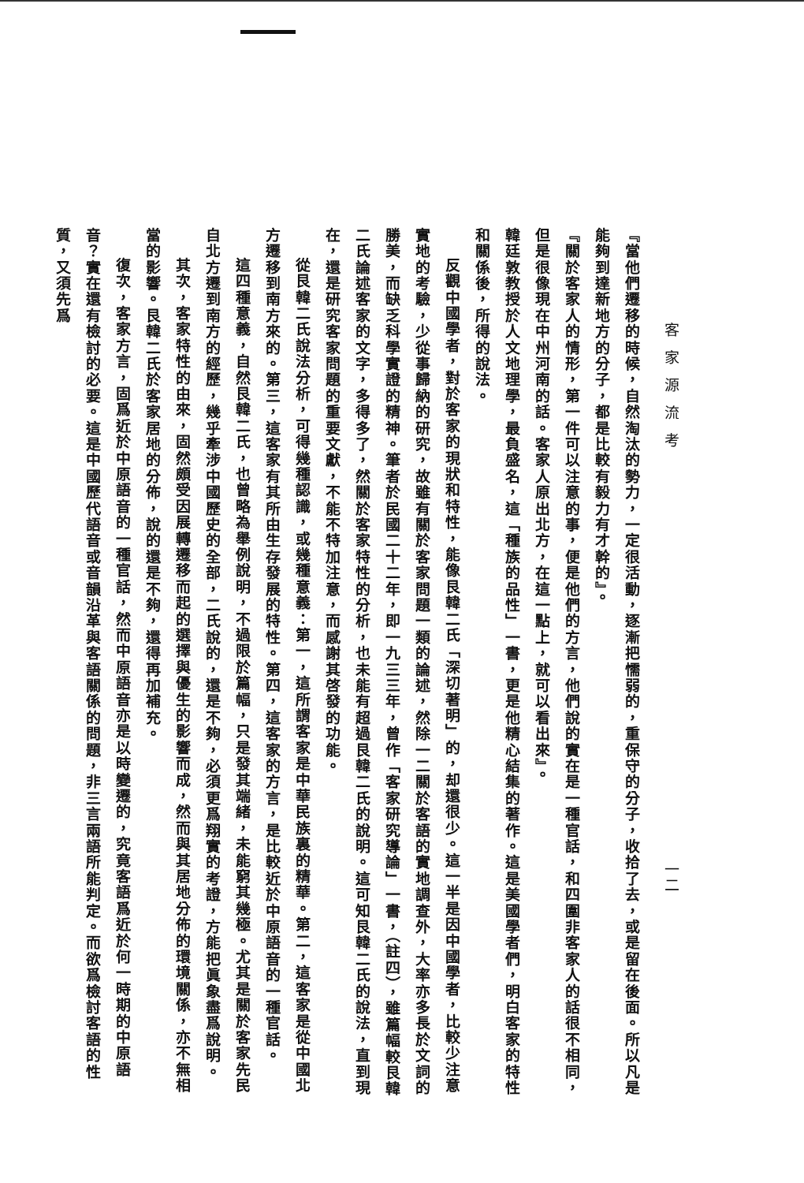客家源流考 一二
『當他們遷移的時候，自然淘汰的勢力，一定很活動，逐漸把懦弱的，重保守的分子，收拾了去，或是留在後面。所以凡是能夠到達新地方的分子，都是比較有毅力有才幹的』。
『關於客家人的情形，第一件可以注意的事，便是他們的方言，他們說的實在是一種官話，和四圍非客家人的話很不相同，但是很像現在中州河南的話。客家人原出北方，在這一點上，就可以看出來』。
韓廷敦教授於人文地理學，最負盛名，這「種族的品性」一書，更是他精心結集的著作。這是美國學者們，明白客家的特性和關係後，所得的說法。
反觀中國學者，對於客家的現狀和特性，能像艮韓二氏「深切著明」的，却還很少。這一半是因中國學者，比較少注意實地的考驗，少從事歸納的研究，故雖有關於客家問題一類的論述，然除一二關於客語的實地調查外，大率亦多長於文詞的勝美，而缺乏科學實證的精神。筆者於民國二十二年，即一九三三年，曾作「客家研究導論」一書，（註四），雖篇幅較艮韓二氏論述客家的文字，多得多了，然關於客家特性的分析，也未能有超過艮韓二氏的說明。這可知艮韓二氏的說法，直到現在，還是研究客家問題的重要文獻，不能不特加注意，而感謝其啓發的功能。
從艮韓二氏說法分析，可得幾種認識，或幾種意義：第一，這所謂客家是中華民族裏的精華。第二，這客家是從中國北方遷移到南方來的。第三，這客家有其所由生存發展的特性。第四，這客家的方言，是比較近於中原語音的一種官話。
這四種意義，自然艮韓二氏，也曾略為舉例說明，不過限於篇幅，只是發其端緒，未能窮其幾極。尤其是關於客家先民自北方遷到南方的經歷，幾乎牽涉中國歷史的全部，二氏說的，還是不夠，必須更爲翔實的考證，方能把眞象盡爲說明。
其次，客家特性的由來，固然頗受因展轉遷移而起的選擇與優生的影響而成，然而與其居地分佈的環境關係，亦不無相當的影響。艮韓二氏於客家居地的分佈，說的還是不夠，還得再加補充。
復次，客家方言，固爲近於中原語音的一種官話，然而中原語音亦是以時變遷的，究竟客語爲近於何一時期的中原語音？實在還有檢討的必要。這是中國歷代語音或音韻沿革與客語關係的問題，非三言兩語所能判定。而欲爲檢討客語的性質，又須先爲